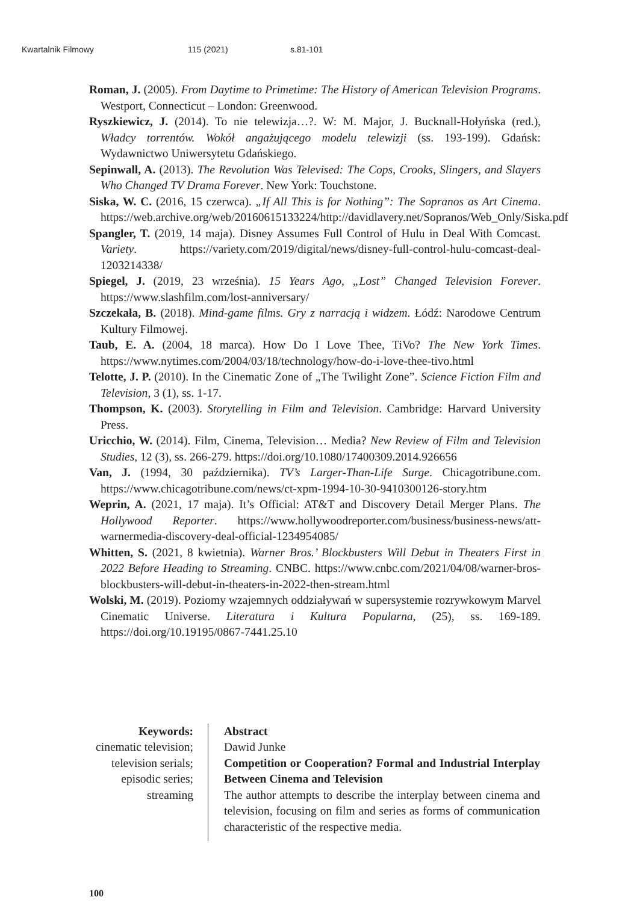Kwartalnik Filmowy 115 (2021) s.81-101
Roman, J. (2005). From Daytime to Primetime: The History of American Television Programs. Westport, Connecticut – London: Greenwood.
Ryszkiewicz, J. (2014). To nie telewizja…?. W: M. Major, J. Bucknall-Hołyńska (red.), Władcy torrentów. Wokół angażującego modelu telewizji (ss. 193-199). Gdańsk: Wydawnictwo Uniwersytetu Gdańskiego.
Sepinwall, A. (2013). The Revolution Was Televised: The Cops, Crooks, Slingers, and Slayers Who Changed TV Drama Forever. New York: Touchstone.
Siska, W. C. (2016, 15 czerwca). „If All This is for Nothing”: The Sopranos as Art Cinema. https://web.archive.org/web/20160615133224/http://davidlavery.net/Sopranos/Web_Only/Siska.pdf
Spangler, T. (2019, 14 maja). Disney Assumes Full Control of Hulu in Deal With Comcast. Variety. https://variety.com/2019/digital/news/disney-full-control-hulu-comcast-deal-1203214338/
Spiegel, J. (2019, 23 września). 15 Years Ago, „Lost” Changed Television Forever. https://www.slashfilm.com/lost-anniversary/
Szczekała, B. (2018). Mind-game films. Gry z narracją i widzem. Łódź: Narodowe Centrum Kultury Filmowej.
Taub, E. A. (2004, 18 marca). How Do I Love Thee, TiVo? The New York Times. https://www.nytimes.com/2004/03/18/technology/how-do-i-love-thee-tivo.html
Telotte, J. P. (2010). In the Cinematic Zone of „The Twilight Zone”. Science Fiction Film and Television, 3 (1), ss. 1-17.
Thompson, K. (2003). Storytelling in Film and Television. Cambridge: Harvard University Press.
Uricchio, W. (2014). Film, Cinema, Television… Media? New Review of Film and Television Studies, 12 (3), ss. 266-279. https://doi.org/10.1080/17400309.2014.926656
Van, J. (1994, 30 października). TV’s Larger-Than-Life Surge. Chicagotribune.com. https://www.chicagotribune.com/news/ct-xpm-1994-10-30-9410300126-story.htm
Weprin, A. (2021, 17 maja). It’s Official: AT&T and Discovery Detail Merger Plans. The Hollywood Reporter. https://www.hollywoodreporter.com/business/business-news/att-warnermedia-discovery-deal-official-1234954085/
Whitten, S. (2021, 8 kwietnia). Warner Bros.’ Blockbusters Will Debut in Theaters First in 2022 Before Heading to Streaming. CNBC. https://www.cnbc.com/2021/04/08/warner-bros-blockbusters-will-debut-in-theaters-in-2022-then-stream.html
Wolski, M. (2019). Poziomy wzajemnych oddziaływań w supersystemie rozrywkowym Marvel Cinematic Universe. Literatura i Kultura Popularna, (25), ss. 169-189. https://doi.org/10.19195/0867-7441.25.10
Keywords:
cinematic television;
television serials;
episodic series;
streaming
Abstract
Dawid Junke
Competition or Cooperation? Formal and Industrial Interplay Between Cinema and Television
The author attempts to describe the interplay between cinema and television, focusing on film and series as forms of communication characteristic of the respective media.
100